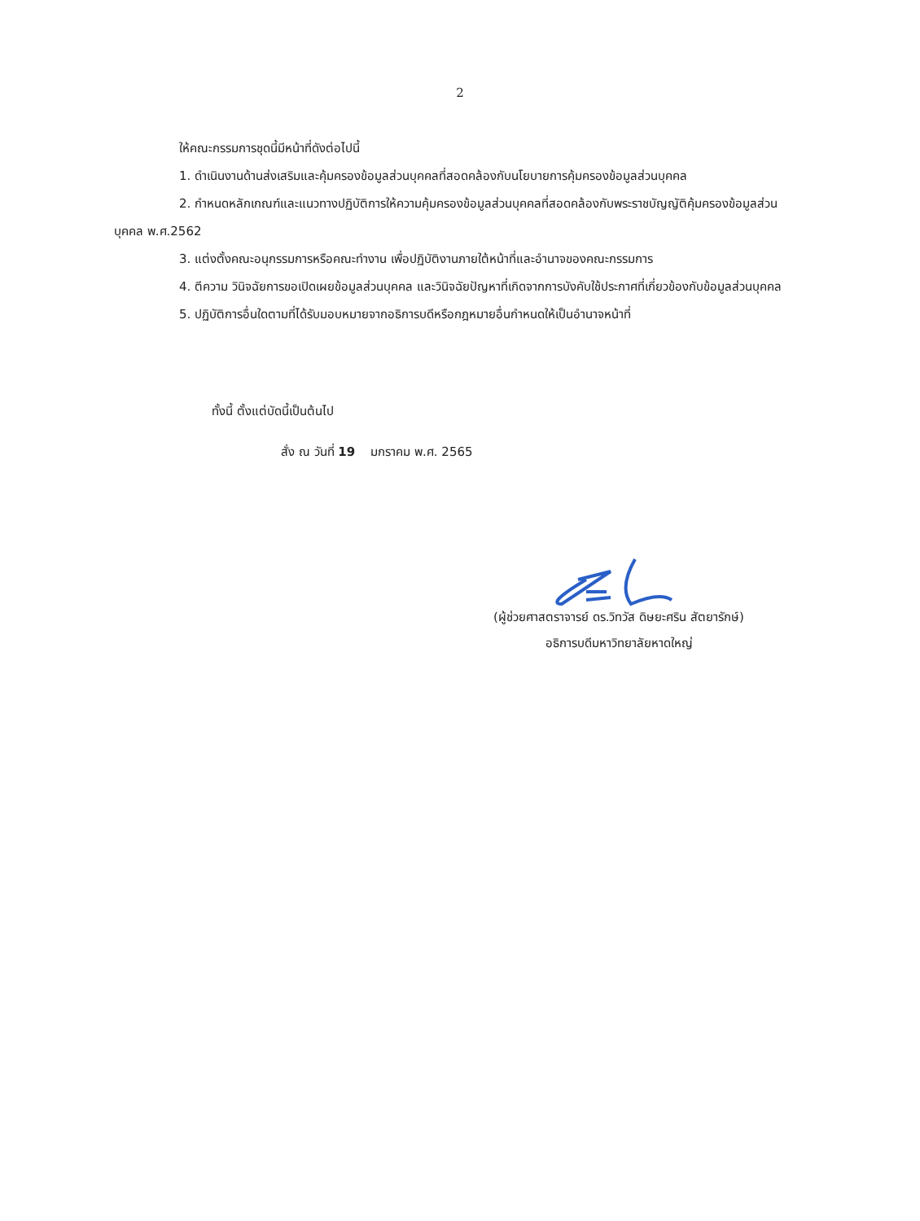2
ให้คณะกรรมการชุดนี้มีหน้าที่ดังต่อไปนี้
1. ดำเนินงานด้านส่งเสริมและคุ้มครองข้อมูลส่วนบุคคลที่สอดคล้องกับนโยบายการคุ้มครองข้อมูลส่วนบุคคล
2. กำหนดหลักเกณฑ์และแนวทางปฏิบัติการให้ความคุ้มครองข้อมูลส่วนบุคคลที่สอดคล้องกับพระราชบัญญัติคุ้มครองข้อมูลส่วนบุคคล พ.ศ.2562
3. แต่งตั้งคณะอนุกรรมการหรือคณะทำงาน เพื่อปฏิบัติงานภายใต้หน้าที่และอำนาจของคณะกรรมการ
4. ตีความ วินิจฉัยการขอเปิดเผยข้อมูลส่วนบุคคล และวินิจฉัยปัญหาที่เกิดจากการบังคับใช้ประกาศที่เกี่ยวข้องกับข้อมูลส่วนบุคคล
5. ปฏิบัติการอื่นใดตามที่ได้รับมอบหมายจากอธิการบดีหรือกฎหมายอื่นกำหนดให้เป็นอำนาจหน้าที่
ทั้งนี้ ตั้งแต่บัดนี้เป็นต้นไป
สั่ง ณ วันที่ 19 มกราคม พ.ศ. 2565
(ผู้ช่วยศาสตราจารย์ ดร.วิทวัส ดิษยะศริน สัตยารักษ์)
อธิการบดีมหาวิทยาลัยหาดใหญ่